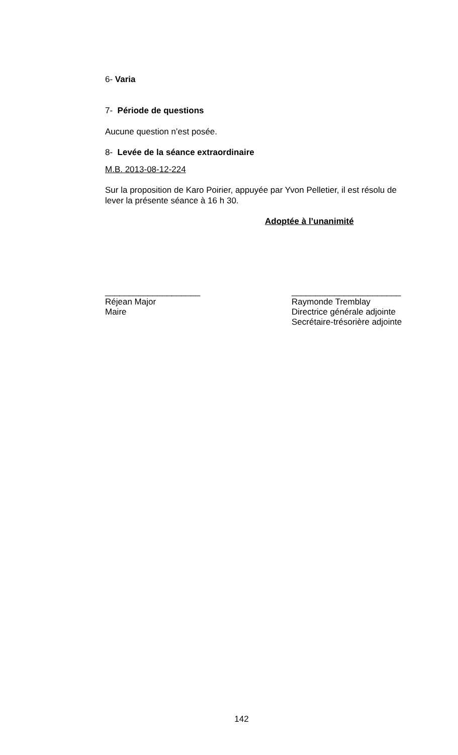6- Varia
7- Période de questions
Aucune question n’est posée.
8- Levée de la séance extraordinaire
M.B. 2013-08-12-224
Sur la proposition de Karo Poirier, appuyée par Yvon Pelletier, il est résolu de lever la présente séance à 16 h 30.
Adoptée à l’unanimité
____________________
Réjean Major
Maire
_______________________
Raymonde Tremblay
Directrice générale adjointe
Secrétaire-trésorière adjointe
142